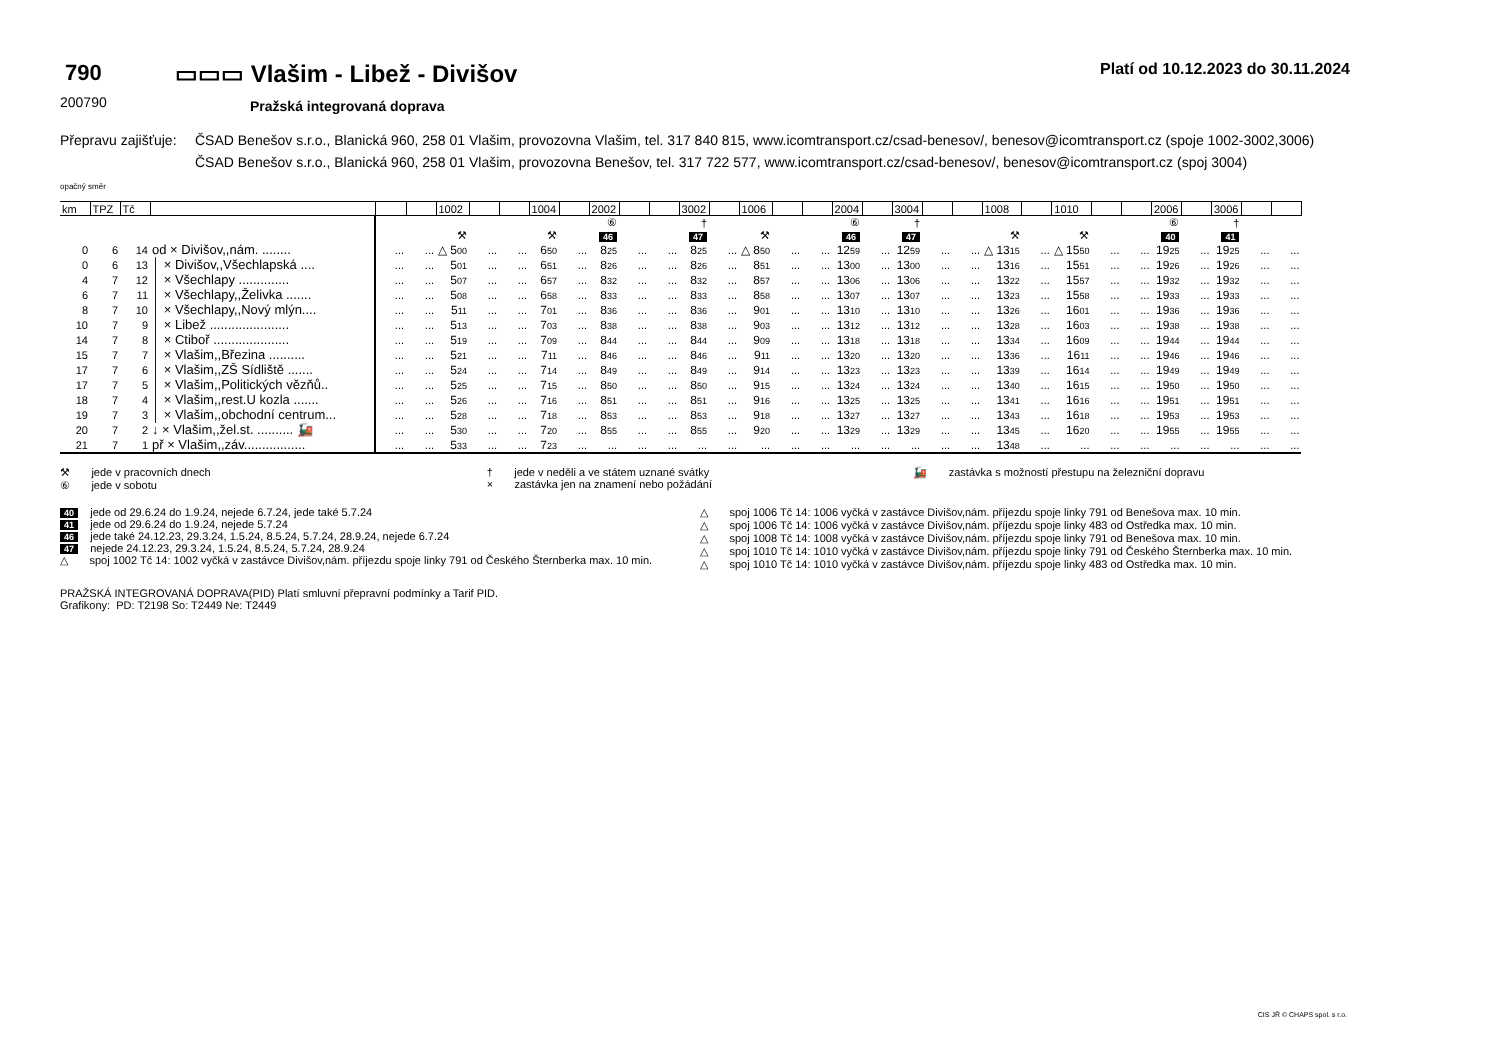790
200790
▭▭▭ Vlašim - Libež - Divišov
Pražská integrovaná doprava
Platí od 10.12.2023 do 30.11.2024
Přepravu zajišťuje:
ČSAD Benešov s.r.o., Blanická 960, 258 01 Vlašim, provozovna Vlašim, tel. 317 840 815, www.icomtransport.cz/csad-benesov/, benesov@icomtransport.cz (spoje 1002-3002,3006)
ČSAD Benešov s.r.o., Blanická 960, 258 01 Vlašim, provozovna Benešov, tel. 317 722 577, www.icomtransport.cz/csad-benesov/, benesov@icomtransport.cz (spoj 3004)
opačný směr
| km | TPZ | Tč | | | | 1002 | | | 1004 | | 2002 | | | 3002 | | 1006 | | | 2004 | | 3004 | | | 1008 | | 1010 | | | 2006 | | 3006 | | |
| --- | --- | --- | --- | --- | --- | --- | --- | --- | --- | --- | --- | --- | --- | --- | --- | --- | --- | --- | --- | --- | --- | --- | --- | --- | --- | --- | --- | --- | --- | --- | --- | --- | --- |
| | | | | | | | | | | | ⑥ | | | † | | | | | ⑥ | | † | | | | | | | | ⑥ | | † | | |
| | | | | | | ⚒ | | | ⚒ | | 46 | | | 47 | | ⚒ | | | 46 | | 47 | | | ⚒ | | ⚒ | | | 40 | | 41 | | |
| 0 | 6 | 14 | od × Divišov,,nám. ........ | ... | ... | △ 5 00 | ... | ... | 6 50 | ... | 8 25 | ... | ... | 8 25 | ... | △ 8 50 | ... | ... | 12 59 | ... | 12 59 | ... | ... | △ 13 15 | ... | △ 15 50 | ... | ... | 19 25 | ... | 19 25 | ... | ... |
| 0 | 6 | 13 | │ × Divišov,,Všechlapská .... | ... | ... | 5 01 | ... | ... | 6 51 | ... | 8 26 | ... | ... | 8 26 | ... | 8 51 | ... | ... | 13 00 | ... | 13 00 | ... | ... | 13 16 | ... | 15 51 | ... | ... | 19 26 | ... | 19 26 | ... | ... |
| 4 | 7 | 12 | │ × Všechlapy .............. | ... | ... | 5 07 | ... | ... | 6 57 | ... | 8 32 | ... | ... | 8 32 | ... | 8 57 | ... | ... | 13 06 | ... | 13 06 | ... | ... | 13 22 | ... | 15 57 | ... | ... | 19 32 | ... | 19 32 | ... | ... |
| 6 | 7 | 11 | │ × Všechlapy,,Želivka ....... | ... | ... | 5 08 | ... | ... | 6 58 | ... | 8 33 | ... | ... | 8 33 | ... | 8 58 | ... | ... | 13 07 | ... | 13 07 | ... | ... | 13 23 | ... | 15 58 | ... | ... | 19 33 | ... | 19 33 | ... | ... |
| 8 | 7 | 10 | │ × Všechlapy,,Nový mlýn.... | ... | ... | 5 11 | ... | ... | 7 01 | ... | 8 36 | ... | ... | 8 36 | ... | 9 01 | ... | ... | 13 10 | ... | 13 10 | ... | ... | 13 26 | ... | 16 01 | ... | ... | 19 36 | ... | 19 36 | ... | ... |
| 10 | 7 | 9 | │ × Libež ...................... | ... | ... | 5 13 | ... | ... | 7 03 | ... | 8 38 | ... | ... | 8 38 | ... | 9 03 | ... | ... | 13 12 | ... | 13 12 | ... | ... | 13 28 | ... | 16 03 | ... | ... | 19 38 | ... | 19 38 | ... | ... |
| 14 | 7 | 8 | │ × Ctiboř ..................... | ... | ... | 5 19 | ... | ... | 7 09 | ... | 8 44 | ... | ... | 8 44 | ... | 9 09 | ... | ... | 13 18 | ... | 13 18 | ... | ... | 13 34 | ... | 16 09 | ... | ... | 19 44 | ... | 19 44 | ... | ... |
| 15 | 7 | 7 | │ × Vlašim,,Březina .......... | ... | ... | 5 21 | ... | ... | 7 11 | ... | 8 46 | ... | ... | 8 46 | ... | 9 11 | ... | ... | 13 20 | ... | 13 20 | ... | ... | 13 36 | ... | 16 11 | ... | ... | 19 46 | ... | 19 46 | ... | ... |
| 17 | 7 | 6 | │ × Vlašim,,ZŠ Sídliště ....... | ... | ... | 5 24 | ... | ... | 7 14 | ... | 8 49 | ... | ... | 8 49 | ... | 9 14 | ... | ... | 13 23 | ... | 13 23 | ... | ... | 13 39 | ... | 16 14 | ... | ... | 19 49 | ... | 19 49 | ... | ... |
| 17 | 7 | 5 | │ × Vlašim,,Politických vězňů.. | ... | ... | 5 25 | ... | ... | 7 15 | ... | 8 50 | ... | ... | 8 50 | ... | 9 15 | ... | ... | 13 24 | ... | 13 24 | ... | ... | 13 40 | ... | 16 15 | ... | ... | 19 50 | ... | 19 50 | ... | ... |
| 18 | 7 | 4 | │ × Vlašim,,rest.U kozla ....... | ... | ... | 5 26 | ... | ... | 7 16 | ... | 8 51 | ... | ... | 8 51 | ... | 9 16 | ... | ... | 13 25 | ... | 13 25 | ... | ... | 13 41 | ... | 16 16 | ... | ... | 19 51 | ... | 19 51 | ... | ... |
| 19 | 7 | 3 | │ × Vlašim,,obchodní centrum... | ... | ... | 5 28 | ... | ... | 7 18 | ... | 8 53 | ... | ... | 8 53 | ... | 9 18 | ... | ... | 13 27 | ... | 13 27 | ... | ... | 13 43 | ... | 16 18 | ... | ... | 19 53 | ... | 19 53 | ... | ... |
| 20 | 7 | 2 | ↓ × Vlašim,,žel.st. .......... 🚂 | ... | ... | 5 30 | ... | ... | 7 20 | ... | 8 55 | ... | ... | 8 55 | ... | 9 20 | ... | ... | 13 29 | ... | 13 29 | ... | ... | 13 45 | ... | 16 20 | ... | ... | 19 55 | ... | 19 55 | ... | ... |
| 21 | 7 | 1 | př × Vlašim,,záv................. | ... | ... | 5 33 | ... | ... | 7 23 | ... | ... | ... | ... | ... | ... | ... | ... | ... | ... | ... | ... | ... | ... | 13 48 | ... | ... | ... | ... | ... | ... | ... | ... | ... |
⚒ jede v pracovních dnech
⑥ jede v sobotu
† jede v neděli a ve státem uznané svátky
× zastávka jen na znamení nebo požádání
🚂 zastávka s možností přestupu na železniční dopravu
40 jede od 29.6.24 do 1.9.24, nejede 6.7.24, jede také 5.7.24
41 jede od 29.6.24 do 1.9.24, nejede 5.7.24
46 jede také 24.12.23, 29.3.24, 1.5.24, 8.5.24, 5.7.24, 28.9.24, nejede 6.7.24
47 nejede 24.12.23, 29.3.24, 1.5.24, 8.5.24, 5.7.24, 28.9.24
△ spoj 1002 Tč 14: 1002 vyčká v zastávce Divišov,nám. příjezdu spoje linky 791 od Českého Šternberka max. 10 min.
△ spoj 1006 Tč 14: 1006 vyčká v zastávce Divišov,nám. příjezdu spoje linky 791 od Benešova max. 10 min.
△ spoj 1006 Tč 14: 1006 vyčká v zastávce Divišov,nám. příjezdu spoje linky 483 od Ostředka max. 10 min.
△ spoj 1008 Tč 14: 1008 vyčká v zastávce Divišov,nám. příjezdu spoje linky 791 od Benešova max. 10 min.
△ spoj 1010 Tč 14: 1010 vyčká v zastávce Divišov,nám. příjezdu spoje linky 791 od Českého Šternberka max. 10 min.
△ spoj 1010 Tč 14: 1010 vyčká v zastávce Divišov,nám. příjezdu spoje linky 483 od Ostředka max. 10 min.
PRAŽSKÁ INTEGROVANÁ DOPRAVA(PID) Platí smluvní přepravní podmínky a Tarif PID.
Grafikony: PD: T2198 So: T2449 Ne: T2449
CIS JŘ © CHAPS spol. s r.o.